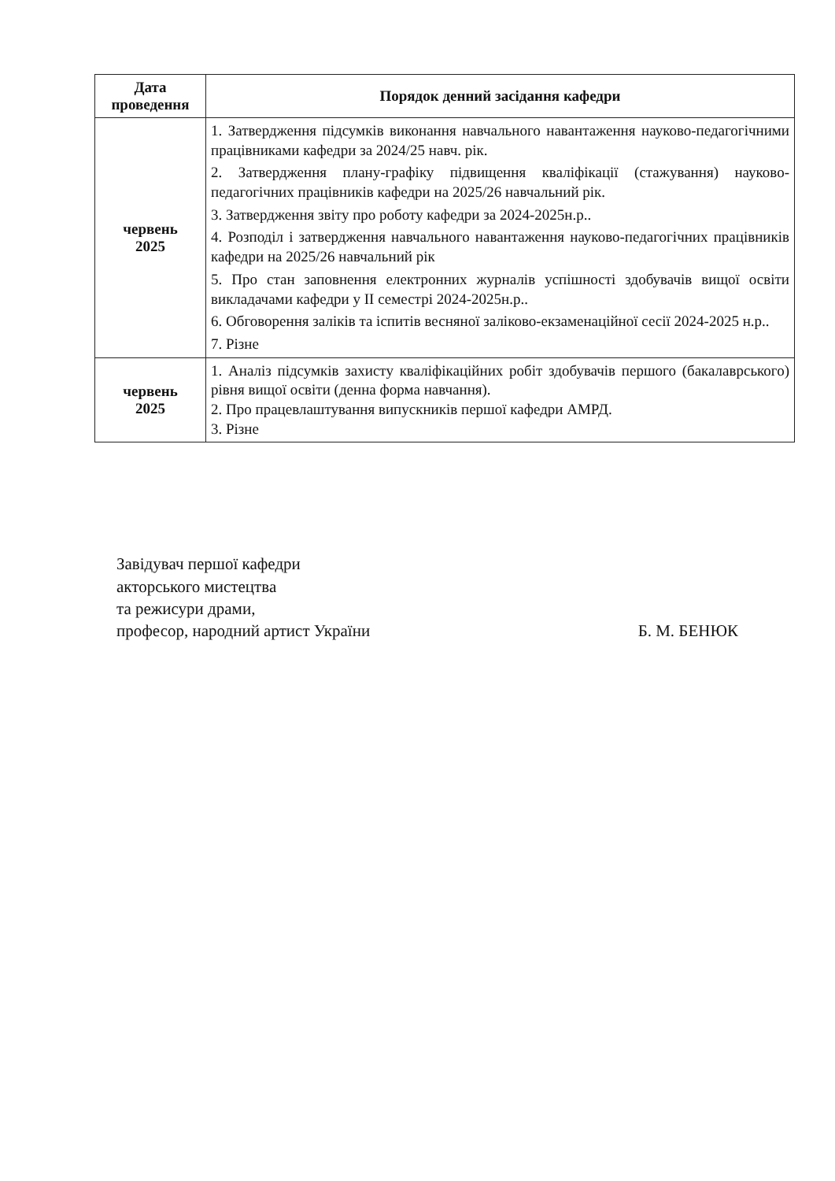| Дата проведення | Порядок денний засідання кафедри |
| --- | --- |
| червень 2025 | 1. Затвердження підсумків виконання навчального навантаження науково-педагогічними працівниками кафедри за 2024/25 навч. рік. 2. Затвердження плану-графіку підвищення кваліфікації (стажування) науково-педагогічних працівників кафедри на 2025/26 навчальний рік. 3. Затвердження звіту про роботу кафедри за 2024-2025н.р.. 4. Розподіл і затвердження навчального навантаження науково-педагогічних працівників кафедри на 2025/26 навчальний рік 5. Про стан заповнення електронних журналів успішності здобувачів вищої освіти викладачами кафедри у II семестрі 2024-2025н.р.. 6. Обговорення заліків та іспитів весняної заліково-екзаменаційної сесії 2024-2025 н.р.. 7. Різне |
| червень 2025 | 1. Аналіз підсумків захисту кваліфікаційних робіт здобувачів першого (бакалаврського) рівня вищої освіти (денна форма навчання). 2. Про працевлаштування випускників першої кафедри АМРД. 3. Різне |
Завідувач першої кафедри
акторського мистецтва
та режисури драми,
професор, народний артист України
Б. М. БЕНЮК